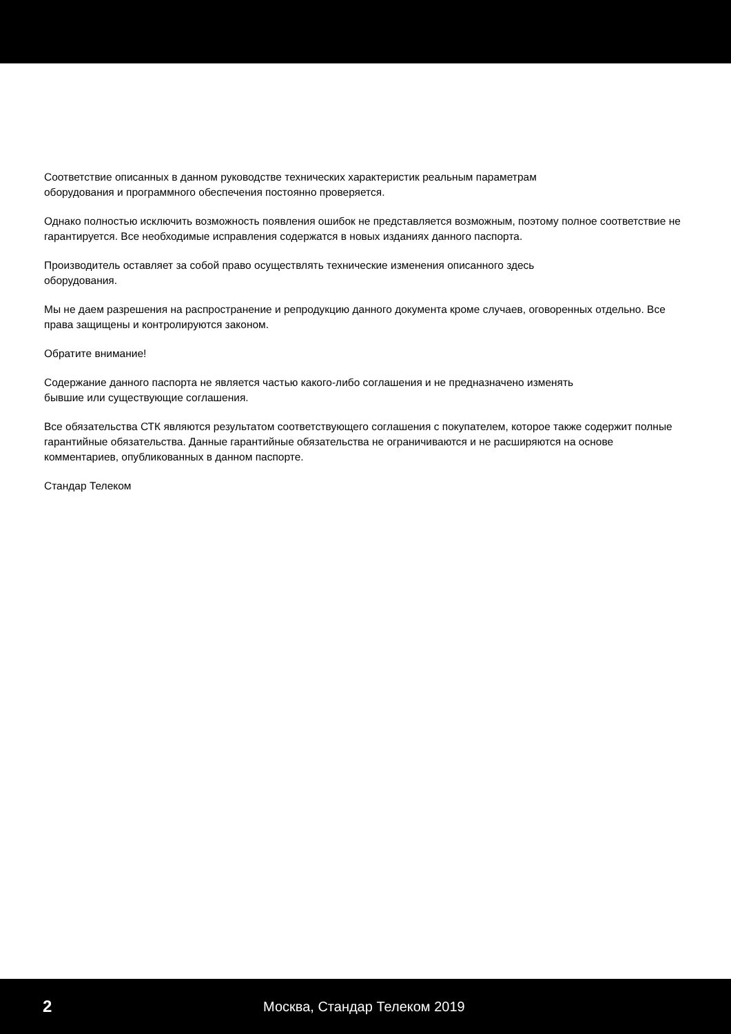Соответствие описанных в данном руководстве технических характеристик реальным параметрам
оборудования и программного обеспечения постоянно проверяется.
Однако полностью исключить возможность появления ошибок не представляется возможным, поэтому полное соответствие не гарантируется. Все необходимые исправления содержатся в новых изданиях данного паспорта.
Производитель оставляет за собой право осуществлять технические изменения описанного здесь
оборудования.
Мы не даем разрешения на распространение и репродукцию данного документа кроме случаев, оговоренных отдельно. Все права защищены и контролируются законом.
Обратите внимание!
Содержание данного паспорта не является частью какого-либо соглашения и не предназначено изменять
бывшие или существующие соглашения.
Все обязательства СТК являются результатом соответствующего соглашения с покупателем, которое также содержит полные гарантийные обязательства. Данные гарантийные обязательства не ограничиваются и не расширяются на основе комментариев, опубликованных в данном паспорте.
Стандар Телеком
2 Москва, Стандар Телеком 2019